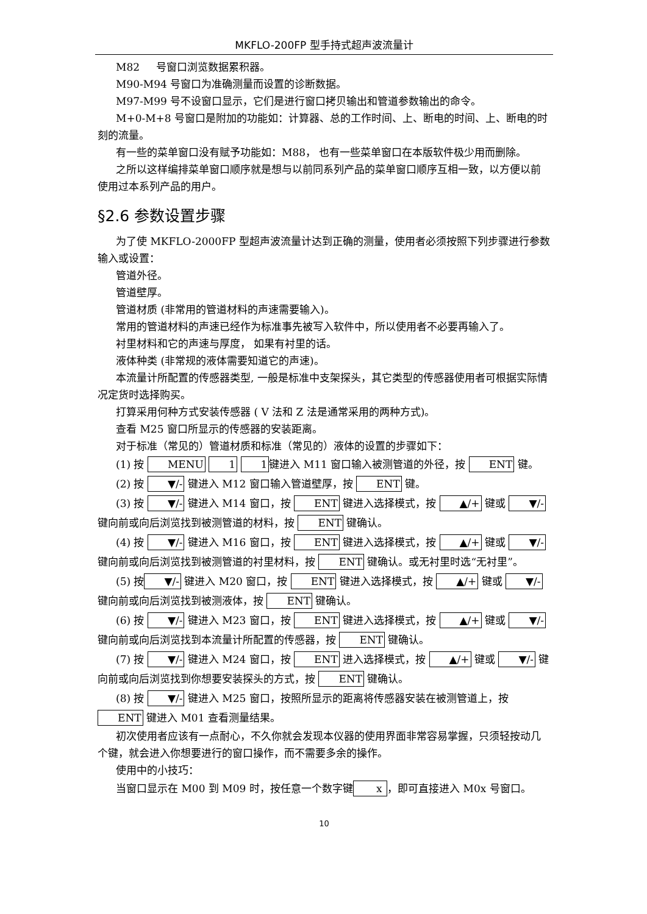MKFLO-200FP 型手持式超声波流量计
M82 号窗口浏览数据累积器。
M90-M94 号窗口为准确测量而设置的诊断数据。
M97-M99 号不设窗口显示，它们是进行窗口拷贝输出和管道参数输出的命令。
M+0-M+8 号窗口是附加的功能如：计算器、总的工作时间、上、断电的时间、上、断电的时刻的流量。
有一些的菜单窗口没有赋予功能如：M88， 也有一些菜单窗口在本版软件极少用而删除。
之所以这样编排菜单窗口顺序就是想与以前同系列产品的菜单窗口顺序互相一致，以方便以前使用过本系列产品的用户。
§2.6 参数设置步骤
为了使 MKFLO-2000FP 型超声波流量计达到正确的测量，使用者必须按照下列步骤进行参数输入或设置：
管道外径。
管道壁厚。
管道材质 (非常用的管道材料的声速需要输入)。
常用的管道材料的声速已经作为标准事先被写入软件中，所以使用者不必要再输入了。
衬里材料和它的声速与厚度， 如果有衬里的话。
液体种类 (非常规的液体需要知道它的声速)。
本流量计所配置的传感器类型, 一般是标准中支架探头，其它类型的传感器使用者可根据实际情况定货时选择购买。
打算采用何种方式安装传感器 ( V 法和 Z 法是通常采用的两种方式)。
查看 M25 窗口所显示的传感器的安装距离。
对于标准（常见的）管道材质和标准（常见的）液体的设置的步骤如下：
(1) 按 MENU 1 1键进入 M11 窗口输入被测管道的外径，按 ENT 键。
(2) 按 ▼/- 键进入 M12 窗口输入管道壁厚，按 ENT 键。
(3) 按 ▼/- 键进入 M14 窗口，按 ENT 键进入选择模式，按 ▲/+ 键或 ▼/- 键向前或向后浏览找到被测管道的材料，按 ENT 键确认。
(4) 按 ▼/- 键进入 M16 窗口，按 ENT 键进入选择模式，按 ▲/+ 键或 ▼/- 键向前或向后浏览找到被测管道的衬里材料，按 ENT 键确认。或无衬里时选“无衬里”。
(5) 按▼/- 键进入 M20 窗口，按 ENT 键进入选择模式，按 ▲/+ 键或 ▼/- 键向前或向后浏览找到被测液体，按 ENT 键确认。
(6) 按 ▼/- 键进入 M23 窗口，按 ENT 键进入选择模式，按 ▲/+ 键或 ▼/- 键向前或向后浏览找到本流量计所配置的传感器，按 ENT 键确认。
(7) 按 ▼/- 键进入 M24 窗口，按 ENT 进入选择模式，按 ▲/+ 键或 ▼/- 键 向前或向后浏览找到你想要安装探头的方式，按 ENT 键确认。
(8) 按 ▼/- 键进入 M25 窗口，按照所显示的距离将传感器安装在被测管道上，按 ENT 键进入 M01 查看测量结果。
初次使用者应该有一点耐心，不久你就会发现本仪器的使用界面非常容易掌握，只须轻按动几个键，就会进入你想要进行的窗口操作，而不需要多余的操作。
使用中的小技巧：
当窗口显示在 M00 到 M09 时，按任意一个数字键 x ，即可直接进入 M0x 号窗口。
10